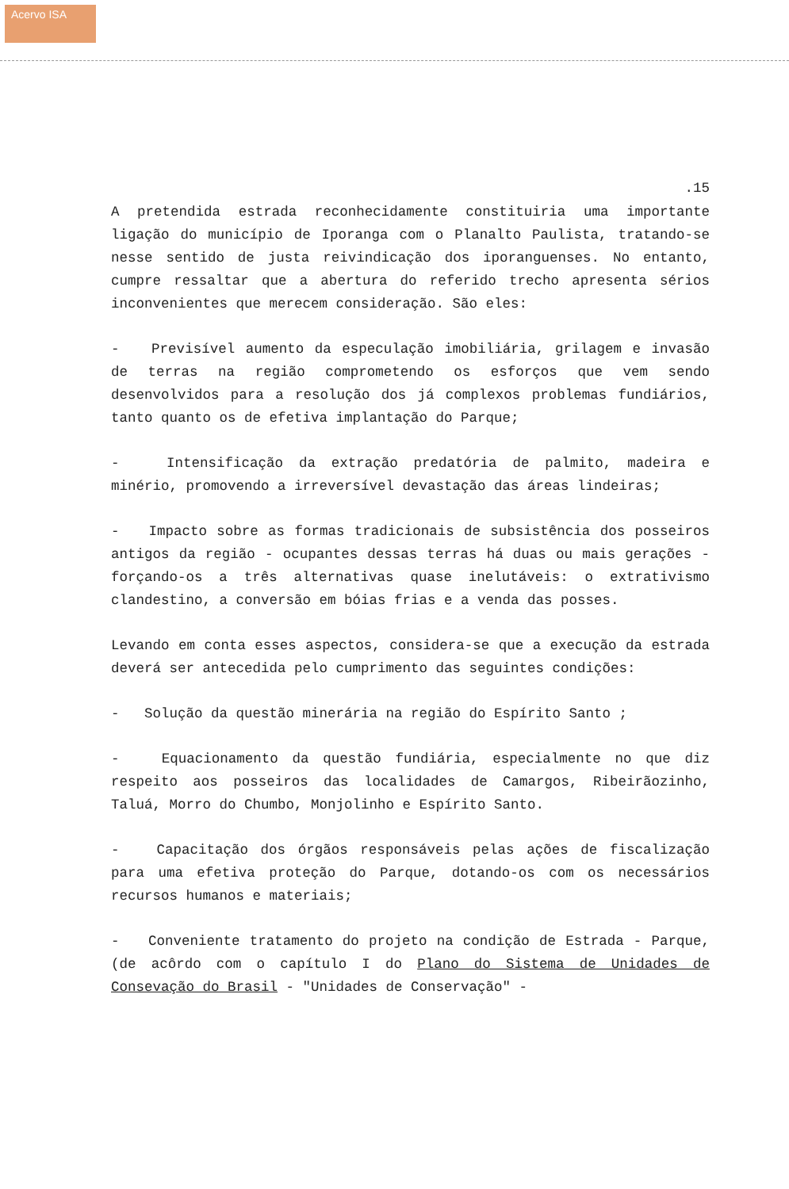Acervo ISA
.15
A pretendida estrada reconhecidamente constituiria uma importante ligação do município de Iporanga com o Planalto Paulista, tratando-se nesse sentido de justa reivindicação dos iporanguenses. No entanto, cumpre ressaltar que a abertura do referido trecho apresenta sérios inconvenientes que merecem consideração. São eles:
- Previsível aumento da especulação imobiliária, grilagem e invasão de terras na região comprometendo os esforços que vem sendo desenvolvidos para a resolução dos já complexos problemas fundiários, tanto quanto os de efetiva implantação do Parque;
- Intensificação da extração predatória de palmito, madeira e minério, promovendo a irreversível devastação das áreas lindeiras;
- Impacto sobre as formas tradicionais de subsistência dos posseiros antigos da região - ocupantes dessas terras há duas ou mais gerações - forçando-os a três alternativas quase inelutáveis: o extrativismo clandestino, a conversão em bóias frias e a venda das posses.
Levando em conta esses aspectos, considera-se que a execução da estrada deverá ser antecedida pelo cumprimento das seguintes condições:
- Solução da questão minerária na região do Espírito Santo ;
- Equacionamento da questão fundiária, especialmente no que diz respeito aos posseiros das localidades de Camargos, Ribeirãozinho, Taluá, Morro do Chumbo, Monjolinho e Espírito Santo.
- Capacitação dos órgãos responsáveis pelas ações de fiscalização para uma efetiva proteção do Parque, dotando-os com os necessários recursos humanos e materiais;
- Conveniente tratamento do projeto na condição de Estrada - Parque, (de acôrdo com o capítulo I do Plano do Sistema de Unidades de Consevação do Brasil - "Unidades de Conservação" -